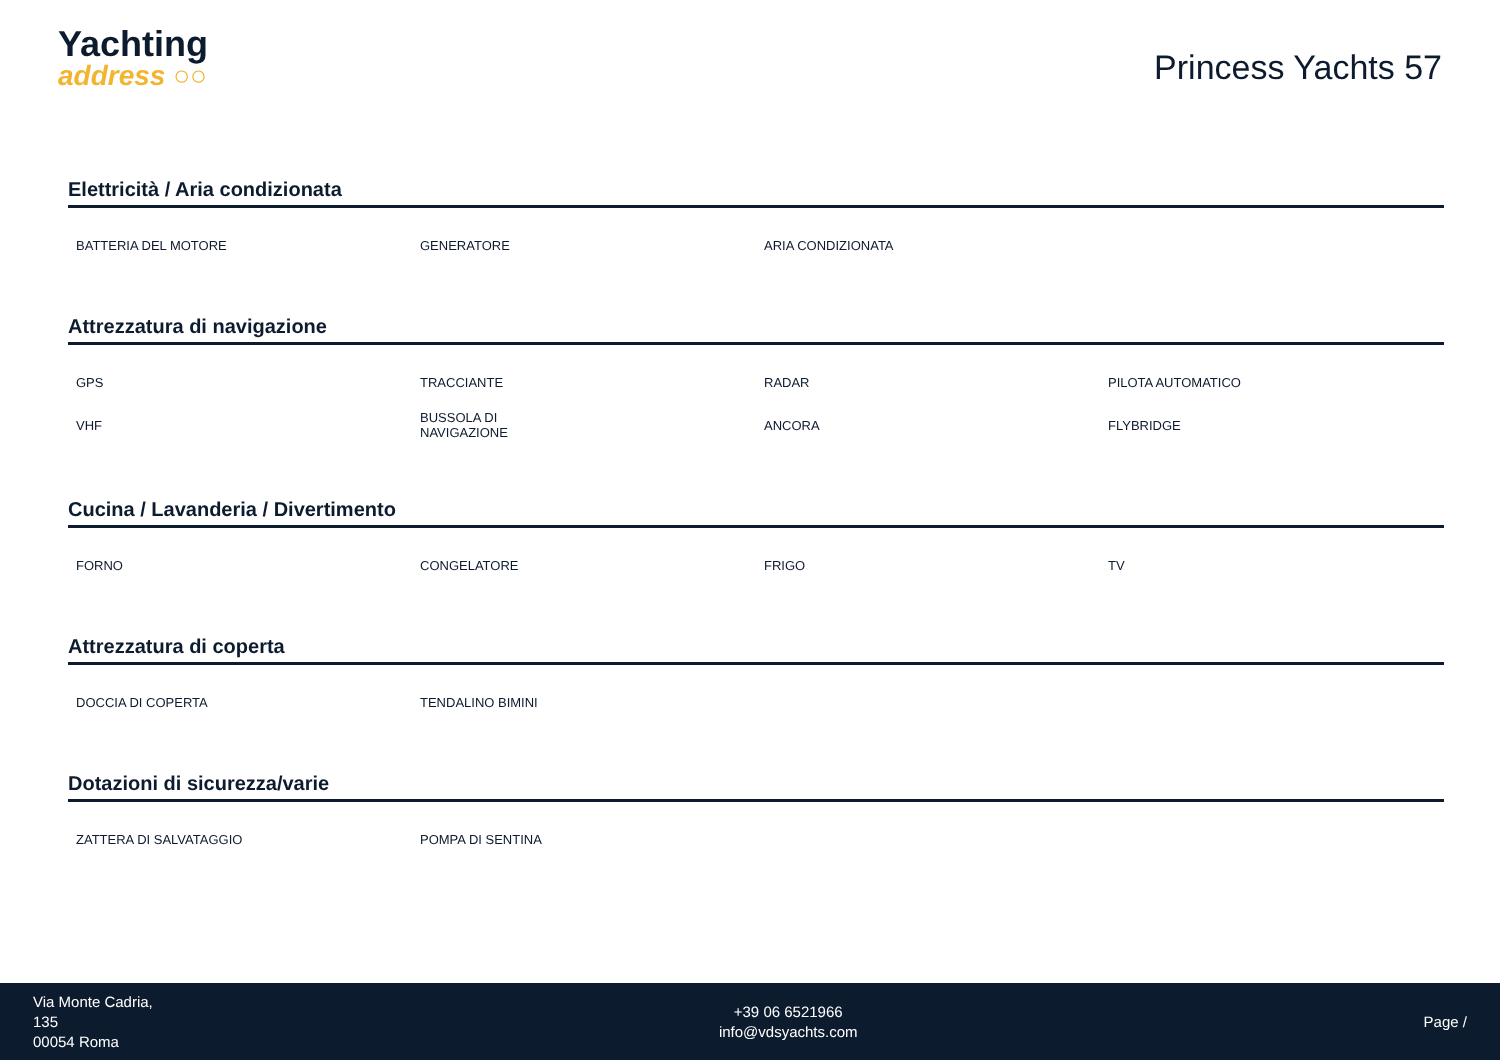Yachting
address ○○
Princess Yachts 57
Elettricità / Aria condizionata
| BATTERIA DEL MOTORE | GENERATORE | ARIA CONDIZIONATA | |
Attrezzatura di navigazione
| GPS | TRACCIANTE | RADAR | PILOTA AUTOMATICO |
| VHF | BUSSOLA DI NAVIGAZIONE | ANCORA | FLYBRIDGE |
Cucina / Lavanderia / Divertimento
| FORNO | CONGELATORE | FRIGO | TV |
Attrezzatura di coperta
| DOCCIA DI COPERTA | TENDALINO BIMINI | | |
Dotazioni di sicurezza/varie
| ZATTERA DI SALVATAGGIO | POMPA DI SENTINA | | |
Via Monte Cadria,
135
00054 Roma
+39 06 6521966
info@vdsyachts.com
Page /